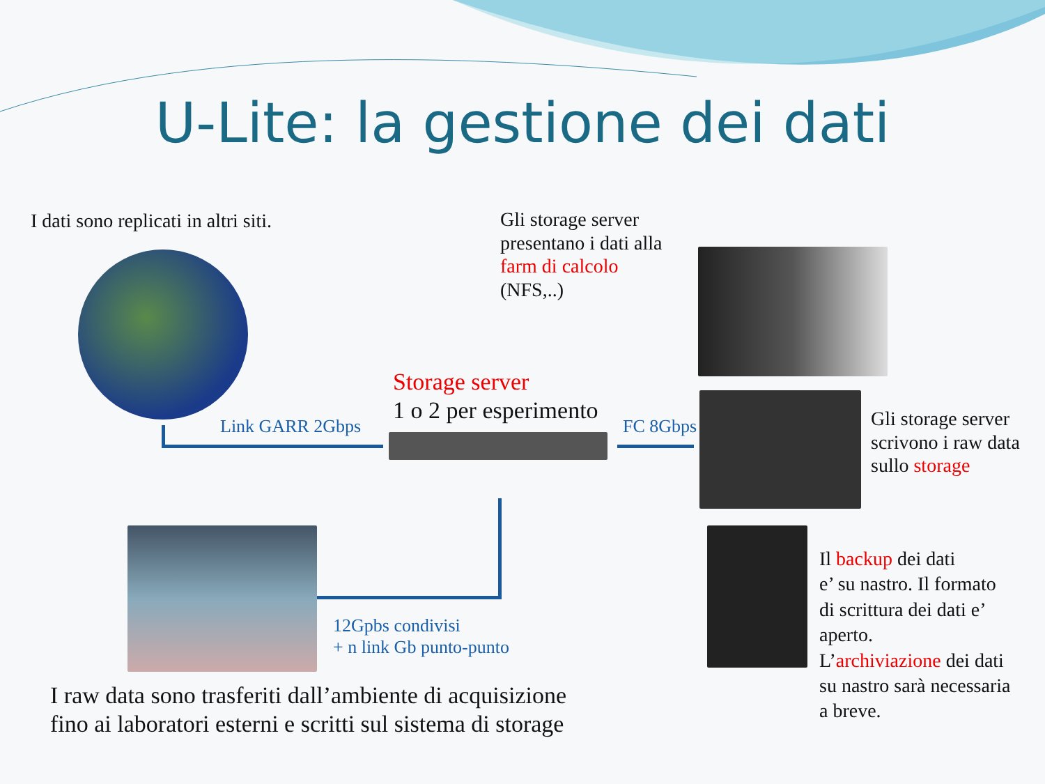U-Lite: la gestione dei dati
I dati sono replicati in altri siti.
Gli storage server
presentano i dati alla
farm di calcolo
(NFS,..)
Storage server
1 o 2 per esperimento
Link GARR 2Gbps FC 8Gbps
Gli storage server
scrivono i raw data
sullo storage
12Gpbs condivisi
+ n link Gb punto-punto
Il backup dei dati
e’ su nastro. Il formato
di scrittura dei dati e’
aperto.
L’archiviazione dei dati
su nastro sarà necessaria
a breve.
I raw data sono trasferiti dall’ambiente di acquisizione
fino ai laboratori esterni e scritti sul sistema di storage